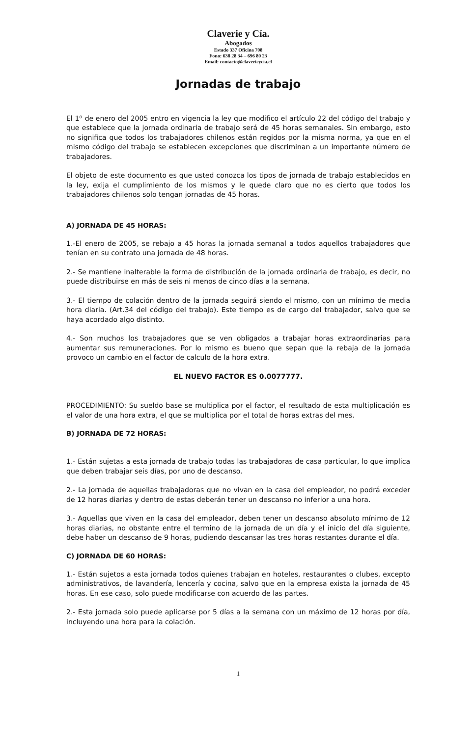Claverie y Cía.
Abogados
Estado 337 Oficina 708
Fono: 638 28 34 – 696 80 23
Email: contacto@claverieycia.cl
Jornadas de trabajo
El 1º de enero del 2005 entro en vigencia la ley que modifico el artículo 22 del código del trabajo y que establece que la jornada ordinaria de trabajo será de 45 horas semanales. Sin embargo, esto no significa que todos los trabajadores chilenos están regidos por la misma norma, ya que en el mismo código del trabajo se establecen excepciones que discriminan a un importante número de trabajadores.
El objeto de este documento es que usted conozca los tipos de jornada de trabajo establecidos en la ley, exija el cumplimiento de los mismos y le quede claro que no es cierto que todos los trabajadores chilenos solo tengan jornadas de 45 horas.
A) JORNADA DE 45 HORAS:
1.-El enero de 2005, se rebajo a 45 horas la jornada semanal a todos aquellos trabajadores que tenían en su contrato una jornada de 48 horas.
2.- Se mantiene inalterable la forma de distribución de la jornada ordinaria de trabajo, es decir, no puede distribuirse en más de seis ni menos de cinco días a la semana.
3.- El tiempo de colación dentro de la jornada seguirá siendo el mismo, con un mínimo de media hora diaria. (Art.34 del código del trabajo). Este tiempo es de cargo del trabajador, salvo que se haya acordado algo distinto.
4.- Son muchos los trabajadores que se ven obligados a trabajar horas extraordinarias para aumentar sus remuneraciones. Por lo mismo es bueno que sepan que la rebaja de la jornada provoco un cambio en el factor de calculo de la hora extra.
EL NUEVO FACTOR ES 0.0077777.
PROCEDIMIENTO: Su sueldo base se multiplica por el factor, el resultado de esta multiplicación es el valor de una hora extra, el que se multiplica por el total de horas extras del mes.
B) JORNADA DE 72 HORAS:
1.- Están sujetas a esta jornada de trabajo todas las trabajadoras de casa particular, lo que implica que deben trabajar seis días, por uno de descanso.
2.- La jornada de aquellas trabajadoras que no vivan en la casa del empleador, no podrá exceder de 12 horas diarias y dentro de estas deberán tener un descanso no inferior a una hora.
3.- Aquellas que viven en la casa del empleador, deben tener un descanso absoluto mínimo de 12 horas diarias, no obstante entre el termino de la jornada de un día y el inicio del día siguiente, debe haber un descanso de 9 horas, pudiendo descansar las tres horas restantes durante el día.
C) JORNADA DE 60 HORAS:
1.- Están sujetos a esta jornada todos quienes trabajan en hoteles, restaurantes o clubes, excepto administrativos, de lavandería, lencería y cocina, salvo que en la empresa exista la jornada de 45 horas. En ese caso, solo puede modificarse con acuerdo de las partes.
2.- Esta jornada solo puede aplicarse por 5 días a la semana con un máximo de 12 horas por día, incluyendo una hora para la colación.
1